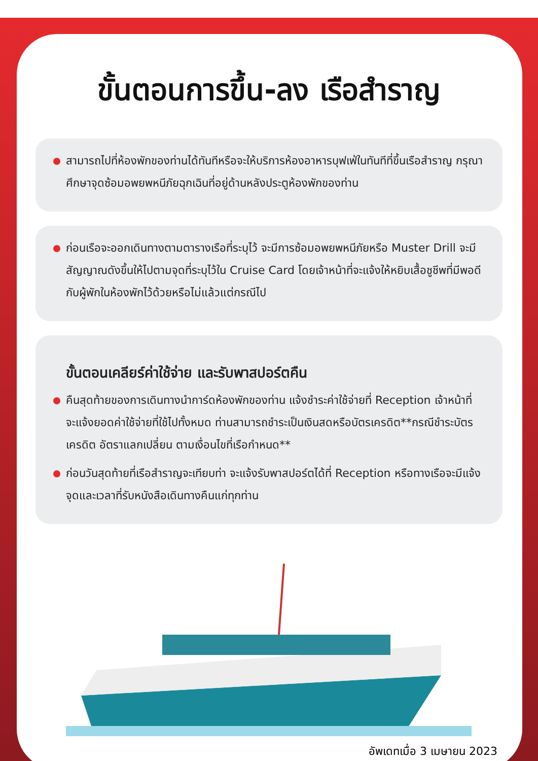ขั้นตอนการขึ้น-ลง เรือสำราญ
สามารถไปที่ห้องพักของท่านได้ทันทีหรือจะให้บริการห้องอาหารบุฟเฟ่ในทันทีที่ขึ้นเรือสำราญ กรุณาศึกษาจุดซ้อมอพยพหนีภัยฉุกเฉินที่อยู่ด้านหลังประตูห้องพักของท่าน
ก่อนเรือจะออกเดินทางตามตารางเรือที่ระบุไว้ จะมีการซ้อมอพยพหนีภัยหรือ Muster Drill จะมีสัญญาณดังขึ้นให้ไปตามจุดที่ระบุไว้ใน Cruise Card โดยเจ้าหน้าที่จะแจ้งให้หยิบเสื้อชูชีพที่มีพอดีกับผู้พักในห้องพักไว้ด้วยหรือไม่แล้วแต่กรณีไป
ขั้นตอนเคลียร์ค่าใช้จ่าย และรับพาสปอร์ตคืน
คืนสุดท้ายของการเดินทางนำการ์ดห้องพักของท่าน แจ้งชำระค่าใช้จ่ายที่ Reception เจ้าหน้าที่จะแจ้งยอดค่าใช้จ่ายที่ใช้ไปทั้งหมด ท่านสามารถชำระเป็นเงินสดหรือบัตรเครดิต**กรณีชำระบัตรเครดิต อัตราแลกเปลี่ยน ตามเงื่อนไขที่เรือกำหนด**
ก่อนวันสุดท้ายที่เรือสำราญจะเทียบท่า จะแจ้งรับพาสปอร์ตได้ที่ Reception หรือทางเรือจะมีแจ้งจุดและเวลาที่รับหนังสือเดินทางคืนแก่ทุกท่าน
อัพเดทเมื่อ 3 เมษายน 2023